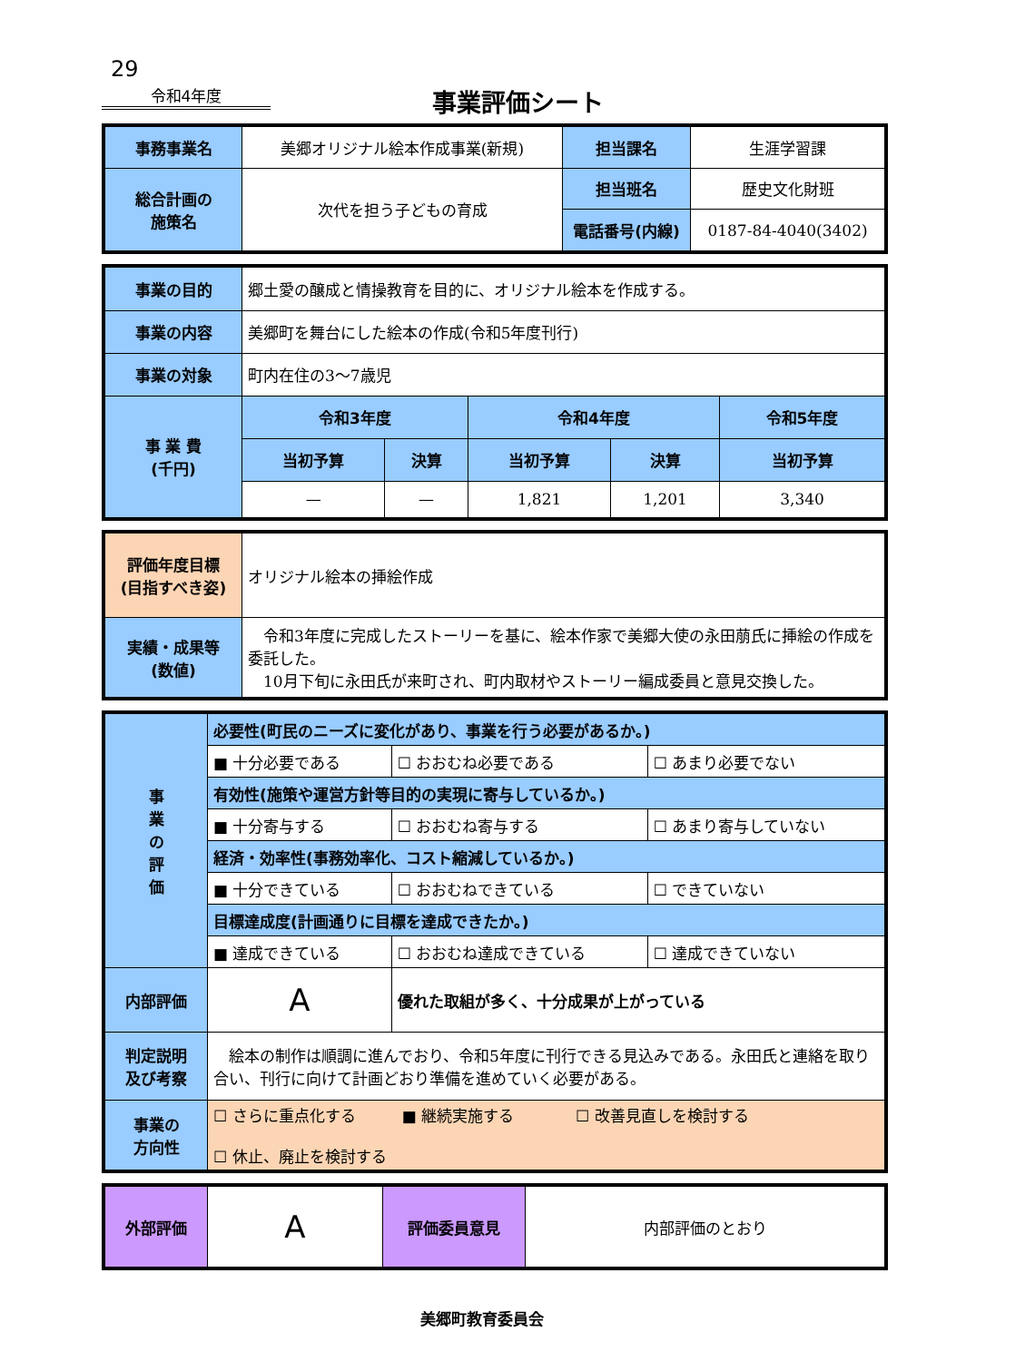29
令和4年度
事業評価シート
| 事務事業名 | 美郷オリジナル絵本作成事業(新規) | 担当課名 | 生涯学習課 |
| 総合計画の 施策名 | 次代を担う子どもの育成 | 担当班名 | 歴史文化財班 |
| | | 電話番号(内線) | 0187-84-4040(3402) |
| 事業の目的 | 郷土愛の醸成と情操教育を目的に、オリジナル絵本を作成する。 | | | | |
| 事業の内容 | 美郷町を舞台にした絵本の作成(令和5年度刊行) | | | | |
| 事業の対象 | 町内在住の3～7歳児 | | | | |
| 事 業 費 (千円) | 令和3年度 | | 令和4年度 | | 令和5年度 |
| | 当初予算 | 決算 | 当初予算 | 決算 | 当初予算 |
| | — | — | 1,821 | 1,201 | 3,340 |
| 評価年度目標 (目指すべき姿) | オリジナル絵本の挿絵作成 |
| 実績・成果等 (数値) | 令和3年度に完成したストーリーを基に、絵本作家で美郷大使の永田萠氏に挿絵の作成を委託した。 10月下旬に永田氏が来町され、町内取材やストーリー編成委員と意見交換した。 |
| 事 業 の 評 価 | 必要性(町民のニーズに変化があり、事業を行う必要があるか。) | | |
| | ■ 十分必要である | ☐ おおむね必要である | ☐ あまり必要でない |
| | 有効性(施策や運営方針等目的の実現に寄与しているか。) | | |
| | ■ 十分寄与する | ☐ おおむね寄与する | ☐ あまり寄与していない |
| | 経済・効率性(事務効率化、コスト縮減しているか。) | | |
| | ■ 十分できている | ☐ おおむねできている | ☐ できていない |
| | 目標達成度(計画通りに目標を達成できたか。) | | |
| | ■ 達成できている | ☐ おおむね達成できている | ☐ 達成できていない |
| 内部評価 | A | 優れた取組が多く、十分成果が上がっている | |
| 判定説明 及び考察 | 絵本の制作は順調に進んでおり、令和5年度に刊行できる見込みである。永田氏と連絡を取り合い、刊行に向けて計画どおり準備を進めていく必要がある。 | | |
| 事業の 方向性 | ☐ さらに重点化する ■ 継続実施する ☐ 改善見直しを検討する ☐ 休止、廃止を検討する | | |
| 外部評価 | A | 評価委員意見 | 内部評価のとおり |
美郷町教育委員会